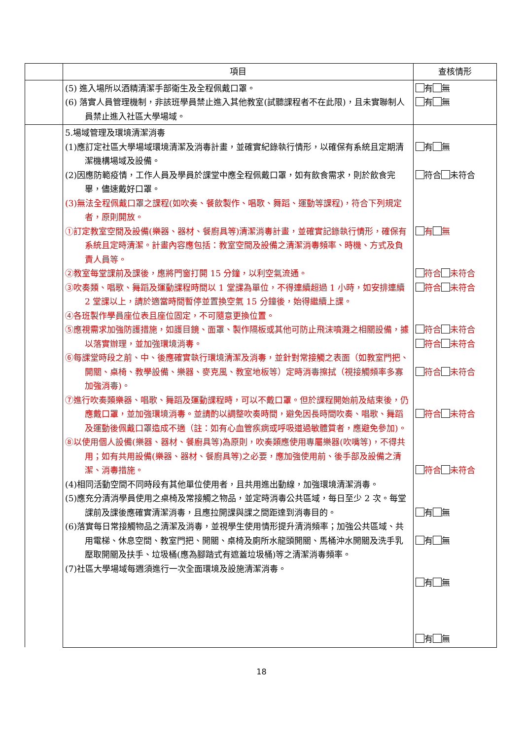| | 項目 | 查核情形 |
| | (5) 進入場所以酒精清潔手部衛生及全程佩戴口罩。 (6) 落實人員管理機制，非該班學員禁止進入其他教室(試聽課程者不在此限)，且未實聯制人員禁止進入社區大學場域。 | 有 無 有 無 |
| | 5.場域管理及環境清潔消毒 (1)應訂定社區大學場域環境清潔及消毒計畫，並確實紀錄執行情形，以確保有系統且定期清潔機構場域及設備。 (2)因應防範疫情，工作人員及學員於課堂中應全程佩戴口罩，如有飲食需求，則於飲食完畢，儘速戴好口罩。 (3)無法全程佩戴口罩之課程(如吹奏、餐飲製作、唱歌、舞蹈、運動等課程)，符合下列規定者，原則開放。 ①訂定教室空間及設備(樂器、器材、餐廚具等)清潔消毒計畫，並確實記錄執行情形，確保有系統且定時清潔。計畫內容應包括：教室空間及設備之清潔消毒頻率、時機、方式及負責人員等。 ②教室每堂課前及課後，應將門窗打開 15 分鐘，以利空氣流通。 ③吹奏類、唱歌、舞蹈及運動課程時間以 1 堂課為單位，不得連續超過 1 小時，如安排連續 2 堂課以上，請於適當時間暫停並置換空氣 15 分鐘後，始得繼續上課。 ④各班製作學員座位表且座位固定，不可隨意更換位置。 ⑤應視需求加強防護措施，如護目鏡、面罩、製作隔板或其他可防止飛沫噴濺之相關設備，據以落實辦理，並加強環境消毒。 ⑥每課堂時段之前、中、後應確實執行環境清潔及消毒，並針對常接觸之表面（如教室門把、開關、桌椅、教學設備、樂器、麥克風、教室地板等）定時消毒擦拭（視接觸頻率多寡加強消毒)。 ⑦進行吹奏類樂器、唱歌、舞蹈及運動課程時，可以不戴口罩。但於課程開始前及結束後，仍應戴口罩，並加強環境消毒。並請酌以調整吹奏時間，避免因長時間吹奏、唱歌、舞蹈及運動後佩戴口罩造成不適（註：如有心血管疾病或呼吸道過敏體質者，應避免參加)。 ⑧以使用個人設備(樂器、器材、餐廚具等)為原則，吹奏類應使用專屬樂器(吹嘴等)，不得共用；如有共用設備(樂器、器材、餐廚具等)之必要，應加強使用前、後手部及設備之清潔、消毒措施。 (4)相同活動空間不同時段有其他單位使用者，且共用進出動線，加強環境清潔消毒。 (5)應充分清消學員使用之桌椅及常接觸之物品，並定時消毒公共區域，每日至少 2 次。每堂課前及課後應確實清潔消毒，且應拉開課與課之間距達到消毒目的。 (6)落實每日常接觸物品之清潔及消毒，並視學生使用情形提升清消頻率；加強公共區域、共用電梯、休息空間、教室門把、開關、桌椅及廁所水龍頭開關、馬桶沖水開關及洗手乳壓取開關及扶手、垃圾桶(應為腳踏式有遮蓋垃圾桶)等之清潔消毒頻率。 (7)社區大學場域每週須進行一次全面環境及設施清潔消毒。 | 有 無 符合 未符合 有 無 符合 未符合 符合 未符合 符合 未符合 符合 未符合 符合 未符合 符合 未符合 符合 未符合 有 無 有 無 有 無 有 無 |
18